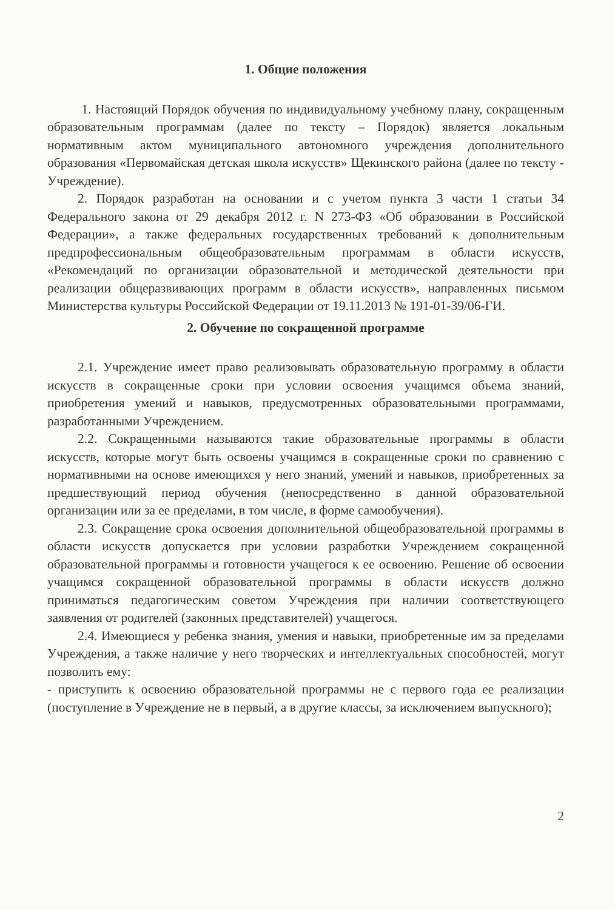1. Общие положения
1. Настоящий Порядок обучения по индивидуальному учебному плану, сокращенным образовательным программам (далее по тексту – Порядок) является локальным нормативным актом муниципального автономного учреждения дополнительного образования «Первомайская детская школа искусств» Щекинского района (далее по тексту - Учреждение).
2. Порядок разработан на основании и с учетом пункта 3 части 1 статьи 34 Федерального закона от 29 декабря 2012 г. N 273-ФЗ «Об образовании в Российской Федерации», а также федеральных государственных требований к дополнительным предпрофессиональным общеобразовательным программам в области искусств, «Рекомендаций по организации образовательной и методической деятельности при реализации общеразвивающих программ в области искусств», направленных письмом Министерства культуры Российской Федерации от 19.11.2013 № 191-01-39/06-ГИ.
2. Обучение по сокращенной программе
2.1. Учреждение имеет право реализовывать образовательную программу в области искусств в сокращенные сроки при условии освоения учащимся объема знаний, приобретения умений и навыков, предусмотренных образовательными программами, разработанными Учреждением.
2.2. Сокращенными называются такие образовательные программы в области искусств, которые могут быть освоены учащимся в сокращенные сроки по сравнению с нормативными на основе имеющихся у него знаний, умений и навыков, приобретенных за предшествующий период обучения (непосредственно в данной образовательной организации или за ее пределами, в том числе, в форме самообучения).
2.3. Сокращение срока освоения дополнительной общеобразовательной программы в области искусств допускается при условии разработки Учреждением сокращенной образовательной программы и готовности учащегося к ее освоению. Решение об освоении учащимся сокращенной образовательной программы в области искусств должно приниматься педагогическим советом Учреждения при наличии соответствующего заявления от родителей (законных представителей) учащегося.
2.4. Имеющиеся у ребенка знания, умения и навыки, приобретенные им за пределами Учреждения, а также наличие у него творческих и интеллектуальных способностей, могут позволить ему:
- приступить к освоению образовательной программы не с первого года ее реализации (поступление в Учреждение не в первый, а в другие классы, за исключением выпускного);
2